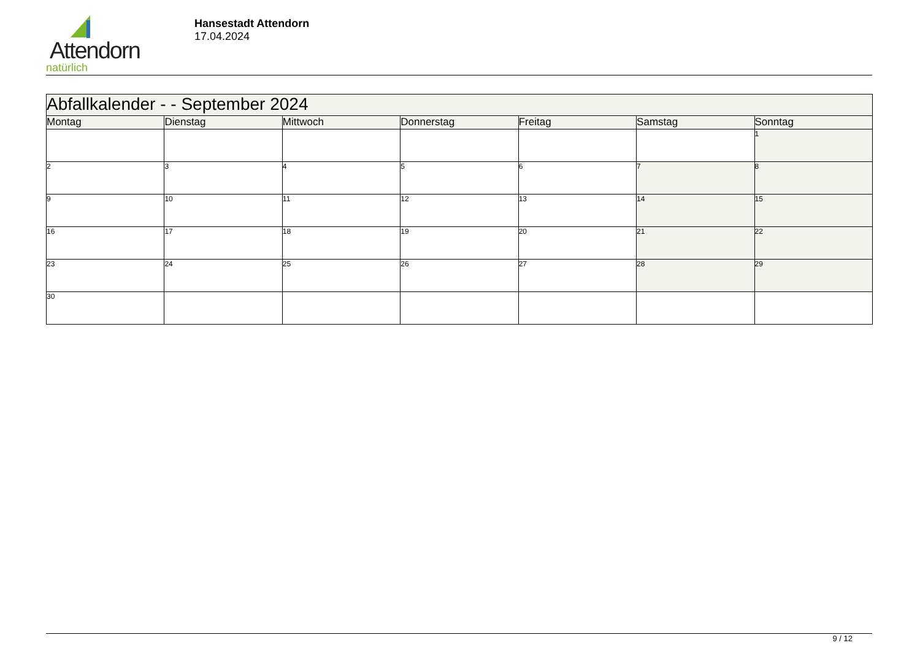Attendorn
natürlich
Hansestadt Attendorn
17.04.2024
| Abfallkalender - - September 2024 | | | | | | |
| --- | --- | --- | --- | --- | --- | --- |
| Montag | Dienstag | Mittwoch | Donnerstag | Freitag | Samstag | Sonntag |
| | | | | | | 1 |
| 2 | 3 | 4 | 5 | 6 | 7 | 8 |
| 9 | 10 | 11 | 12 | 13 | 14 | 15 |
| 16 | 17 | 18 | 19 | 20 | 21 | 22 |
| 23 | 24 | 25 | 26 | 27 | 28 | 29 |
| 30 | | | | | | |
9 / 12